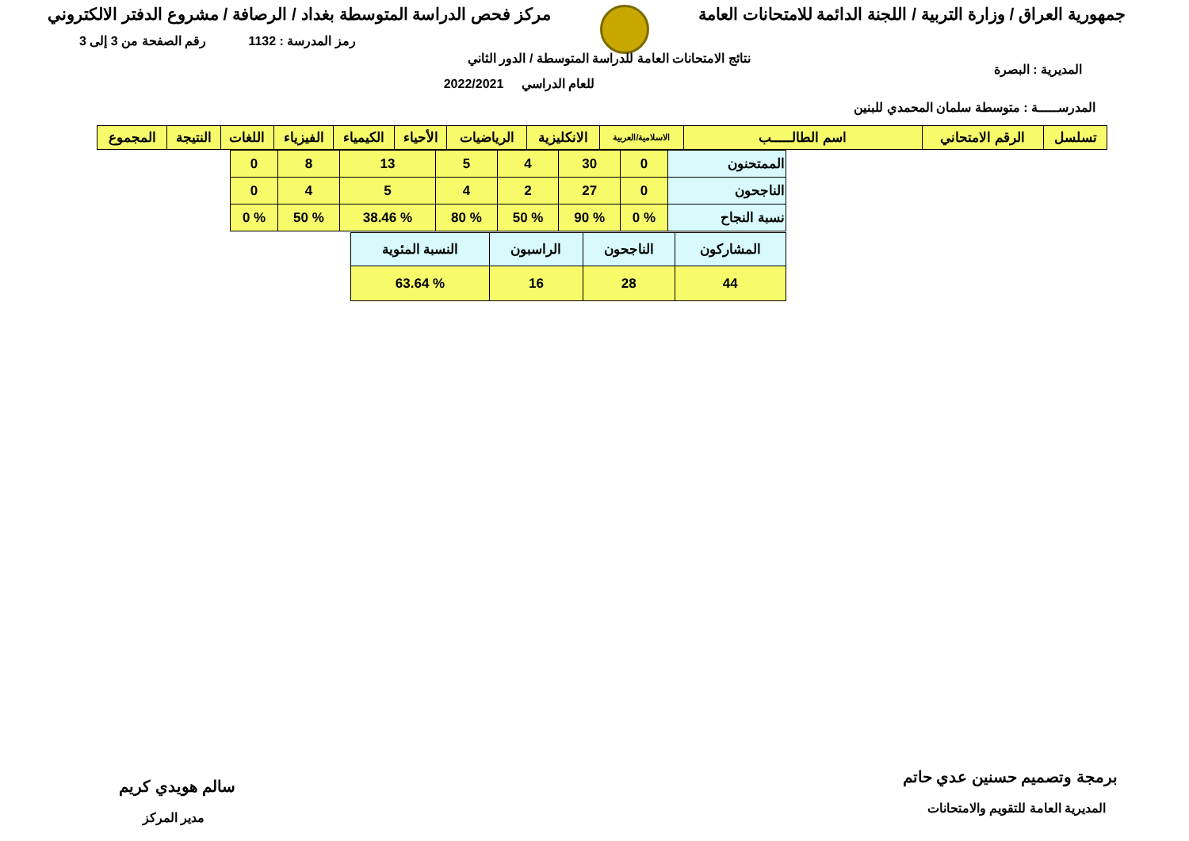جمهورية العراق / وزارة التربية / اللجنة الدائمة للامتحانات العامة
مركز فحص الدراسة المتوسطة بغداد / الرصافة / مشروع الدفتر الالكتروني
رمز المدرسة : 1132 رقم الصفحة من 3 إلى 3
نتائج الامتحانات العامة للدراسة المتوسطة / الدور الثاني
للعام الدراسي 2022/2021
المديرية : البصرة
المدرســـــة : متوسطة سلمان المحمدي للبنين
| تسلسل | الرقم الامتحاني | اسم الطالـــــب | الاسلامية/العربية | الانكليزية | الرياضيات | الأحياء | الكيمياء | الفيزياء | اللغات | النتيجة | المجموع |
| --- | --- | --- | --- | --- | --- | --- | --- | --- | --- | --- | --- |
| الممتحنون | 0 | 30 | 4 | 5 | 13 | 8 | 0 |
| الناجحون | 0 | 27 | 2 | 4 | 5 | 4 | 0 |
| نسبة النجاح | % 0 | % 90 | % 50 | % 80 | % 38.46 | % 50 | % 0 |
| المشاركون | الناجحون | الراسبون | النسبة المئوية |
| 44 | 28 | 16 | % 63.64 |
برمجة وتصميم حسنين عدي حاتم
المديرية العامة للتقويم والامتحانات
سالم هويدي كريم
مدير المركز